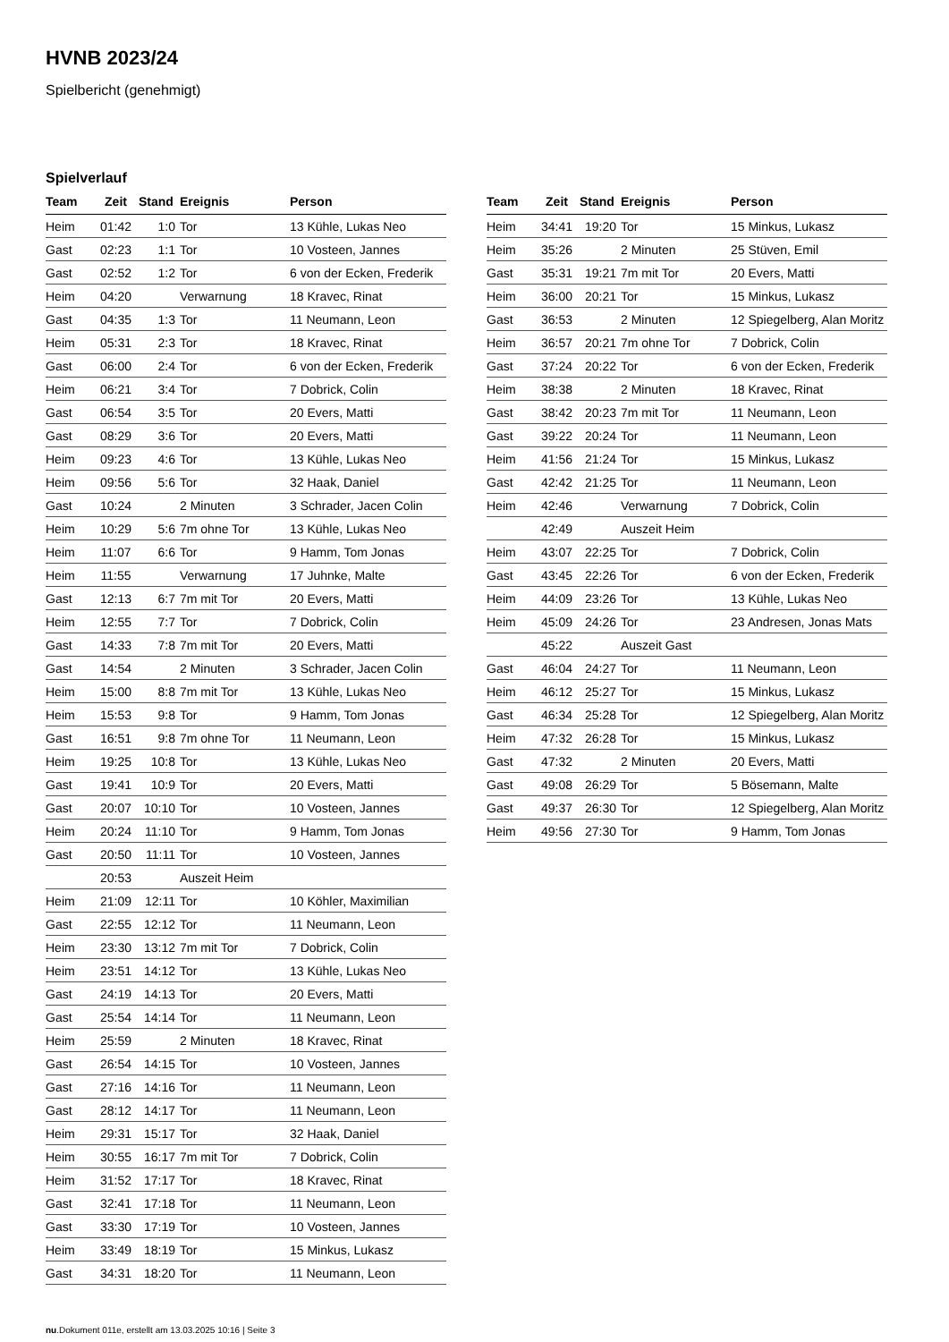HVNB 2023/24
Spielbericht (genehmigt)
Spielverlauf
| Team | Zeit | Stand | Ereignis | Person |
| --- | --- | --- | --- | --- |
| Heim | 01:42 | 1:0 | Tor | 13 Kühle, Lukas Neo |
| Gast | 02:23 | 1:1 | Tor | 10 Vosteen, Jannes |
| Gast | 02:52 | 1:2 | Tor | 6 von der Ecken, Frederik |
| Heim | 04:20 | | Verwarnung | 18 Kravec, Rinat |
| Gast | 04:35 | 1:3 | Tor | 11 Neumann, Leon |
| Heim | 05:31 | 2:3 | Tor | 18 Kravec, Rinat |
| Gast | 06:00 | 2:4 | Tor | 6 von der Ecken, Frederik |
| Heim | 06:21 | 3:4 | Tor | 7 Dobrick, Colin |
| Gast | 06:54 | 3:5 | Tor | 20 Evers, Matti |
| Gast | 08:29 | 3:6 | Tor | 20 Evers, Matti |
| Heim | 09:23 | 4:6 | Tor | 13 Kühle, Lukas Neo |
| Heim | 09:56 | 5:6 | Tor | 32 Haak, Daniel |
| Gast | 10:24 | | 2 Minuten | 3 Schrader, Jacen Colin |
| Heim | 10:29 | 5:6 | 7m ohne Tor | 13 Kühle, Lukas Neo |
| Heim | 11:07 | 6:6 | Tor | 9 Hamm, Tom Jonas |
| Heim | 11:55 | | Verwarnung | 17 Juhnke, Malte |
| Gast | 12:13 | 6:7 | 7m mit Tor | 20 Evers, Matti |
| Heim | 12:55 | 7:7 | Tor | 7 Dobrick, Colin |
| Gast | 14:33 | 7:8 | 7m mit Tor | 20 Evers, Matti |
| Gast | 14:54 | | 2 Minuten | 3 Schrader, Jacen Colin |
| Heim | 15:00 | 8:8 | 7m mit Tor | 13 Kühle, Lukas Neo |
| Heim | 15:53 | 9:8 | Tor | 9 Hamm, Tom Jonas |
| Gast | 16:51 | 9:8 | 7m ohne Tor | 11 Neumann, Leon |
| Heim | 19:25 | 10:8 | Tor | 13 Kühle, Lukas Neo |
| Gast | 19:41 | 10:9 | Tor | 20 Evers, Matti |
| Gast | 20:07 | 10:10 | Tor | 10 Vosteen, Jannes |
| Heim | 20:24 | 11:10 | Tor | 9 Hamm, Tom Jonas |
| Gast | 20:50 | 11:11 | Tor | 10 Vosteen, Jannes |
| | 20:53 | | Auszeit Heim | |
| Heim | 21:09 | 12:11 | Tor | 10 Köhler, Maximilian |
| Gast | 22:55 | 12:12 | Tor | 11 Neumann, Leon |
| Heim | 23:30 | 13:12 | 7m mit Tor | 7 Dobrick, Colin |
| Heim | 23:51 | 14:12 | Tor | 13 Kühle, Lukas Neo |
| Gast | 24:19 | 14:13 | Tor | 20 Evers, Matti |
| Gast | 25:54 | 14:14 | Tor | 11 Neumann, Leon |
| Heim | 25:59 | | 2 Minuten | 18 Kravec, Rinat |
| Gast | 26:54 | 14:15 | Tor | 10 Vosteen, Jannes |
| Gast | 27:16 | 14:16 | Tor | 11 Neumann, Leon |
| Gast | 28:12 | 14:17 | Tor | 11 Neumann, Leon |
| Heim | 29:31 | 15:17 | Tor | 32 Haak, Daniel |
| Heim | 30:55 | 16:17 | 7m mit Tor | 7 Dobrick, Colin |
| Heim | 31:52 | 17:17 | Tor | 18 Kravec, Rinat |
| Gast | 32:41 | 17:18 | Tor | 11 Neumann, Leon |
| Gast | 33:30 | 17:19 | Tor | 10 Vosteen, Jannes |
| Heim | 33:49 | 18:19 | Tor | 15 Minkus, Lukasz |
| Gast | 34:31 | 18:20 | Tor | 11 Neumann, Leon |
| Team | Zeit | Stand | Ereignis | Person |
| --- | --- | --- | --- | --- |
| Heim | 34:41 | 19:20 | Tor | 15 Minkus, Lukasz |
| Heim | 35:26 | | 2 Minuten | 25 Stüven, Emil |
| Gast | 35:31 | 19:21 | 7m mit Tor | 20 Evers, Matti |
| Heim | 36:00 | 20:21 | Tor | 15 Minkus, Lukasz |
| Gast | 36:53 | | 2 Minuten | 12 Spiegelberg, Alan Moritz |
| Heim | 36:57 | 20:21 | 7m ohne Tor | 7 Dobrick, Colin |
| Gast | 37:24 | 20:22 | Tor | 6 von der Ecken, Frederik |
| Heim | 38:38 | | 2 Minuten | 18 Kravec, Rinat |
| Gast | 38:42 | 20:23 | 7m mit Tor | 11 Neumann, Leon |
| Gast | 39:22 | 20:24 | Tor | 11 Neumann, Leon |
| Heim | 41:56 | 21:24 | Tor | 15 Minkus, Lukasz |
| Gast | 42:42 | 21:25 | Tor | 11 Neumann, Leon |
| Heim | 42:46 | | Verwarnung | 7 Dobrick, Colin |
| | 42:49 | | Auszeit Heim | |
| Heim | 43:07 | 22:25 | Tor | 7 Dobrick, Colin |
| Gast | 43:45 | 22:26 | Tor | 6 von der Ecken, Frederik |
| Heim | 44:09 | 23:26 | Tor | 13 Kühle, Lukas Neo |
| Heim | 45:09 | 24:26 | Tor | 23 Andresen, Jonas Mats |
| | 45:22 | | Auszeit Gast | |
| Gast | 46:04 | 24:27 | Tor | 11 Neumann, Leon |
| Heim | 46:12 | 25:27 | Tor | 15 Minkus, Lukasz |
| Gast | 46:34 | 25:28 | Tor | 12 Spiegelberg, Alan Moritz |
| Heim | 47:32 | 26:28 | Tor | 15 Minkus, Lukasz |
| Gast | 47:32 | | 2 Minuten | 20 Evers, Matti |
| Gast | 49:08 | 26:29 | Tor | 5 Bösemann, Malte |
| Gast | 49:37 | 26:30 | Tor | 12 Spiegelberg, Alan Moritz |
| Heim | 49:56 | 27:30 | Tor | 9 Hamm, Tom Jonas |
nu.Dokument 011e, erstellt am 13.03.2025 10:16 | Seite 3